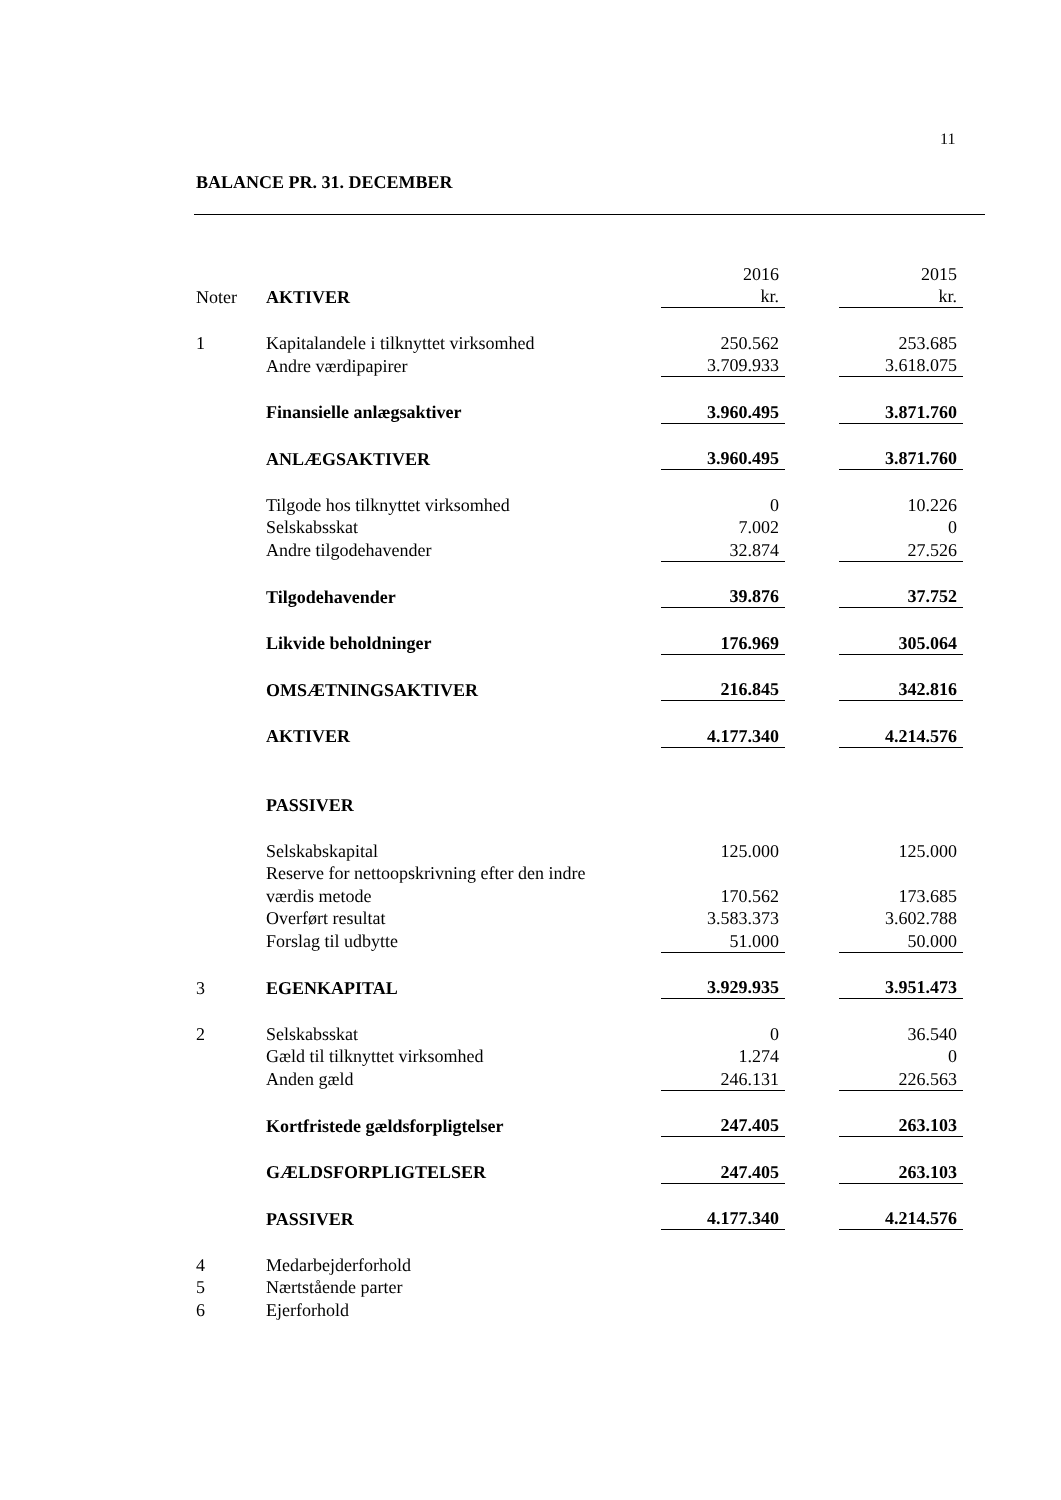11
BALANCE PR. 31. DECEMBER
| | | 2016 | | 2015 |
| Noter | AKTIVER | kr. | | kr. |
| 1 | Kapitalandele i tilknyttet virksomhed | 250.562 | | 253.685 |
| | Andre værdipapirer | 3.709.933 | | 3.618.075 |
| | Finansielle anlægsaktiver | 3.960.495 | | 3.871.760 |
| | ANLÆGSAKTIVER | 3.960.495 | | 3.871.760 |
| | Tilgode hos tilknyttet virksomhed | 0 | | 10.226 |
| | Selskabsskat | 7.002 | | 0 |
| | Andre tilgodehavender | 32.874 | | 27.526 |
| | Tilgodehavender | 39.876 | | 37.752 |
| | Likvide beholdninger | 176.969 | | 305.064 |
| | OMSÆTNINGSAKTIVER | 216.845 | | 342.816 |
| | AKTIVER | 4.177.340 | | 4.214.576 |
| | PASSIVER | | | |
| | Selskabskapital | 125.000 | | 125.000 |
| | Reserve for nettoopskrivning efter den indre | | | |
| | værdis metode | 170.562 | | 173.685 |
| | Overført resultat | 3.583.373 | | 3.602.788 |
| | Forslag til udbytte | 51.000 | | 50.000 |
| 3 | EGENKAPITAL | 3.929.935 | | 3.951.473 |
| 2 | Selskabsskat | 0 | | 36.540 |
| | Gæld til tilknyttet virksomhed | 1.274 | | 0 |
| | Anden gæld | 246.131 | | 226.563 |
| | Kortfristede gældsforpligtelser | 247.405 | | 263.103 |
| | GÆLDSFORPLIGTELSER | 247.405 | | 263.103 |
| | PASSIVER | 4.177.340 | | 4.214.576 |
| 4 | Medarbejderforhold | | | |
| 5 | Nærtstående parter | | | |
| 6 | Ejerforhold | | | |